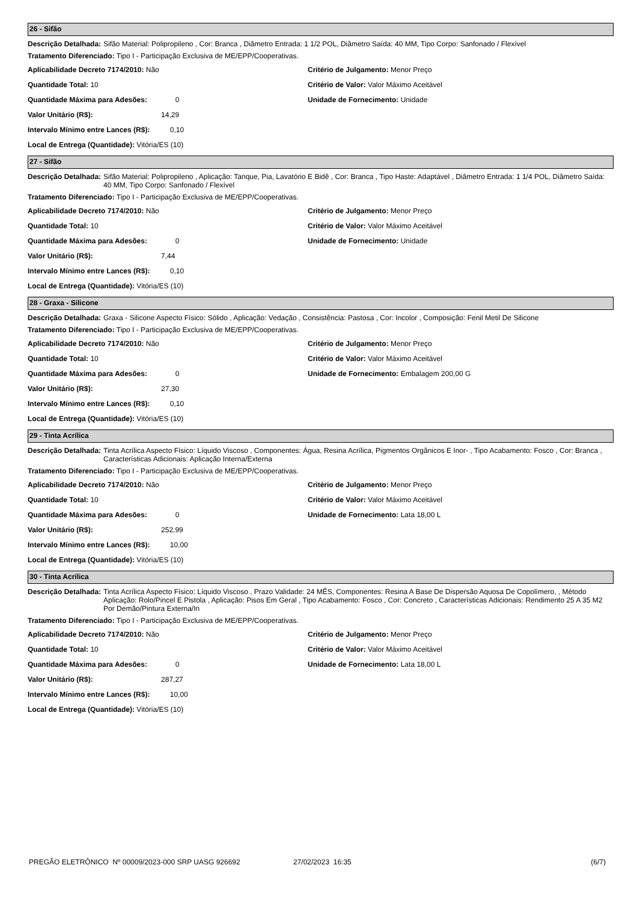26 - Sifão
Descrição Detalhada: Sifão Material: Polipropileno , Cor: Branca , Diâmetro Entrada: 1 1/2 POL, Diâmetro Saída: 40 MM, Tipo Corpo: Sanfonado / Flexível
Tratamento Diferenciado: Tipo I - Participação Exclusiva de ME/EPP/Cooperativas.
Aplicabilidade Decreto 7174/2010: Não
Quantidade Total: 10
Quantidade Máxima para Adesões: 0
Valor Unitário (R$): 14,29
Intervalo Mínimo entre Lances (R$): 0,10
Local de Entrega (Quantidade): Vitória/ES (10)
Critério de Julgamento: Menor Preço
Critério de Valor: Valor Máximo Aceitável
Unidade de Fornecimento: Unidade
27 - Sifão
Descrição Detalhada: Sifão Material: Polipropileno , Aplicação: Tanque, Pia, Lavatório E Bidê , Cor: Branca , Tipo Haste: Adaptável , Diâmetro Entrada: 1 1/4 POL, Diâmetro Saída: 40 MM, Tipo Corpo: Sanfonado / Flexível
Tratamento Diferenciado: Tipo I - Participação Exclusiva de ME/EPP/Cooperativas.
Aplicabilidade Decreto 7174/2010: Não
Quantidade Total: 10
Quantidade Máxima para Adesões: 0
Valor Unitário (R$): 7,44
Intervalo Mínimo entre Lances (R$): 0,10
Local de Entrega (Quantidade): Vitória/ES (10)
Critério de Julgamento: Menor Preço
Critério de Valor: Valor Máximo Aceitável
Unidade de Fornecimento: Unidade
28 - Graxa - Silicone
Descrição Detalhada: Graxa - Silicone Aspecto Físico: Sólido , Aplicação: Vedação , Consistência: Pastosa , Cor: Incolor , Composição: Fenil Metil De Silicone
Tratamento Diferenciado: Tipo I - Participação Exclusiva de ME/EPP/Cooperativas.
Aplicabilidade Decreto 7174/2010: Não
Quantidade Total: 10
Quantidade Máxima para Adesões: 0
Valor Unitário (R$): 27,30
Intervalo Mínimo entre Lances (R$): 0,10
Local de Entrega (Quantidade): Vitória/ES (10)
Critério de Julgamento: Menor Preço
Critério de Valor: Valor Máximo Aceitável
Unidade de Fornecimento: Embalagem 200,00 G
29 - Tinta Acrílica
Descrição Detalhada: Tinta Acrílica Aspecto Físico: Líquido Viscoso , Componentes: Água, Resina Acrílica, Pigmentos Orgânicos E Inor- , Tipo Acabamento: Fosco , Cor: Branca , Características Adicionais: Aplicação Interna/Externa
Tratamento Diferenciado: Tipo I - Participação Exclusiva de ME/EPP/Cooperativas.
Aplicabilidade Decreto 7174/2010: Não
Quantidade Total: 10
Quantidade Máxima para Adesões: 0
Valor Unitário (R$): 252,99
Intervalo Mínimo entre Lances (R$): 10,00
Local de Entrega (Quantidade): Vitória/ES (10)
Critério de Julgamento: Menor Preço
Critério de Valor: Valor Máximo Aceitável
Unidade de Fornecimento: Lata 18,00 L
30 - Tinta Acrílica
Descrição Detalhada: Tinta Acrílica Aspecto Físico: Líquido Viscoso , Prazo Validade: 24 MÊS, Componentes: Resina A Base De Dispersão Aquosa De Copolímero, , Método Aplicação: Rolo/Pincel E Pistola , Aplicação: Pisos Em Geral , Tipo Acabamento: Fosco , Cor: Concreto , Características Adicionais: Rendimento 25 A 35 M2 Por Demão/Pintura Externa/In
Tratamento Diferenciado: Tipo I - Participação Exclusiva de ME/EPP/Cooperativas.
Aplicabilidade Decreto 7174/2010: Não
Quantidade Total: 10
Quantidade Máxima para Adesões: 0
Valor Unitário (R$): 287,27
Intervalo Mínimo entre Lances (R$): 10,00
Local de Entrega (Quantidade): Vitória/ES (10)
Critério de Julgamento: Menor Preço
Critério de Valor: Valor Máximo Aceitável
Unidade de Fornecimento: Lata 18,00 L
PREGÃO ELETRÔNICO Nº 00009/2023-000 SRP UASG 926692 27/02/2023 16:35 (6/7)